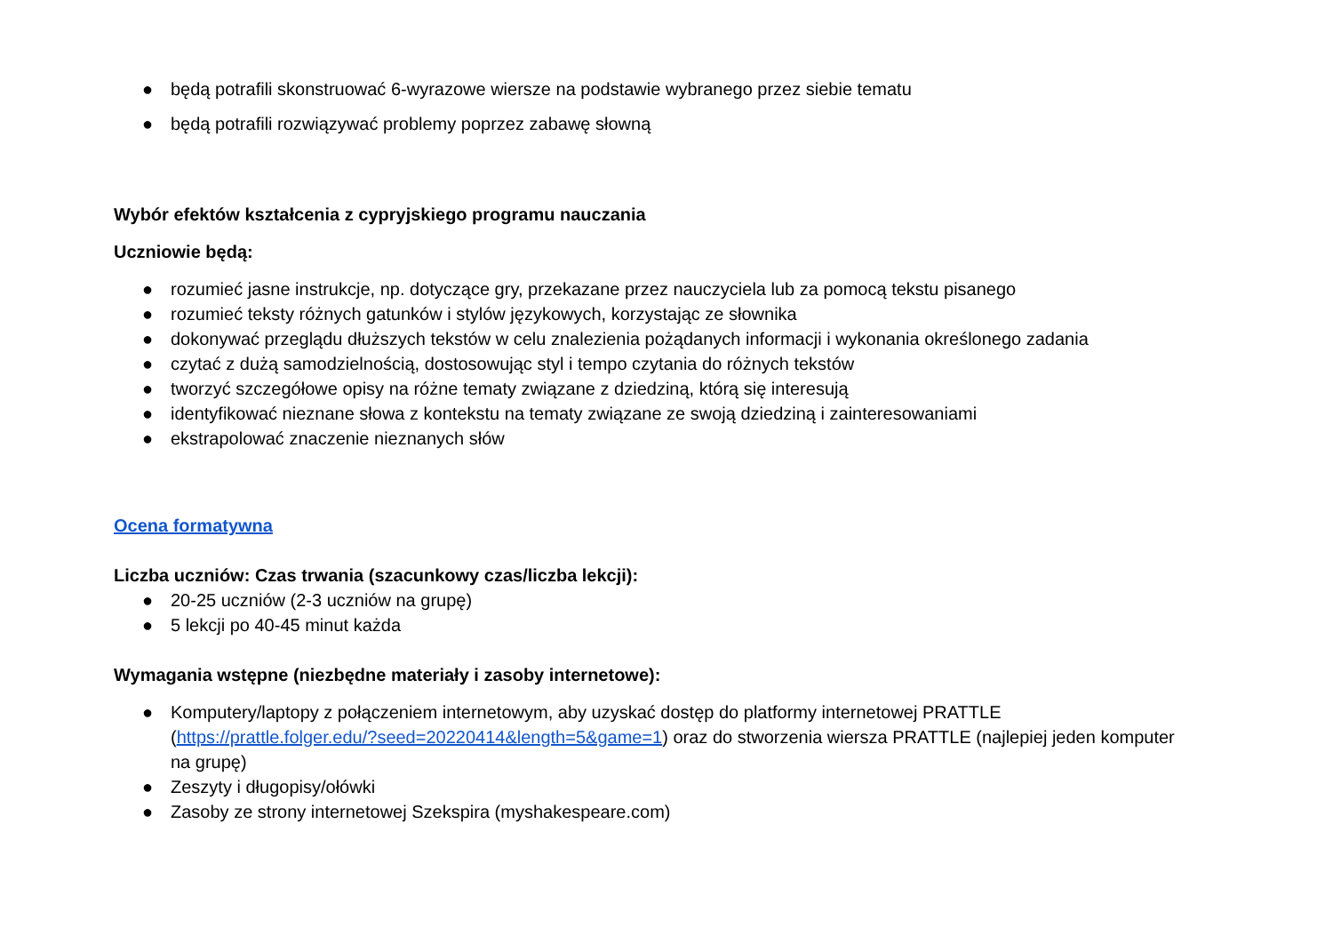● będą potrafili skonstruować 6-wyrazowe wiersze na podstawie wybranego przez siebie tematu
● będą potrafili rozwiązywać problemy poprzez zabawę słowną
Wybór efektów kształcenia z cypryjskiego programu nauczania
Uczniowie będą:
● rozumieć jasne instrukcje, np. dotyczące gry, przekazane przez nauczyciela lub za pomocą tekstu pisanego
● rozumieć teksty różnych gatunków i stylów językowych, korzystając ze słownika
● dokonywać przeglądu dłuższych tekstów w celu znalezienia pożądanych informacji i wykonania określonego zadania
● czytać z dużą samodzielnością, dostosowując styl i tempo czytania do różnych tekstów
● tworzyć szczegółowe opisy na różne tematy związane z dziedziną, którą się interesują
● identyfikować nieznane słowa z kontekstu na tematy związane ze swoją dziedziną i zainteresowaniami
● ekstrapolować znaczenie nieznanych słów
Ocena formatywna
Liczba uczniów: Czas trwania (szacunkowy czas/liczba lekcji):
● 20-25 uczniów (2-3 uczniów na grupę)
● 5 lekcji po 40-45 minut każda
Wymagania wstępne (niezbędne materiały i zasoby internetowe):
● Komputery/laptopy z połączeniem internetowym, aby uzyskać dostęp do platformy internetowej PRATTLE (https://prattle.folger.edu/?seed=20220414&length=5&game=1) oraz do stworzenia wiersza PRATTLE (najlepiej jeden komputer na grupę)
● Zeszyty i długopisy/ołówki
● Zasoby ze strony internetowej Szekspira (myshakespeare.com)